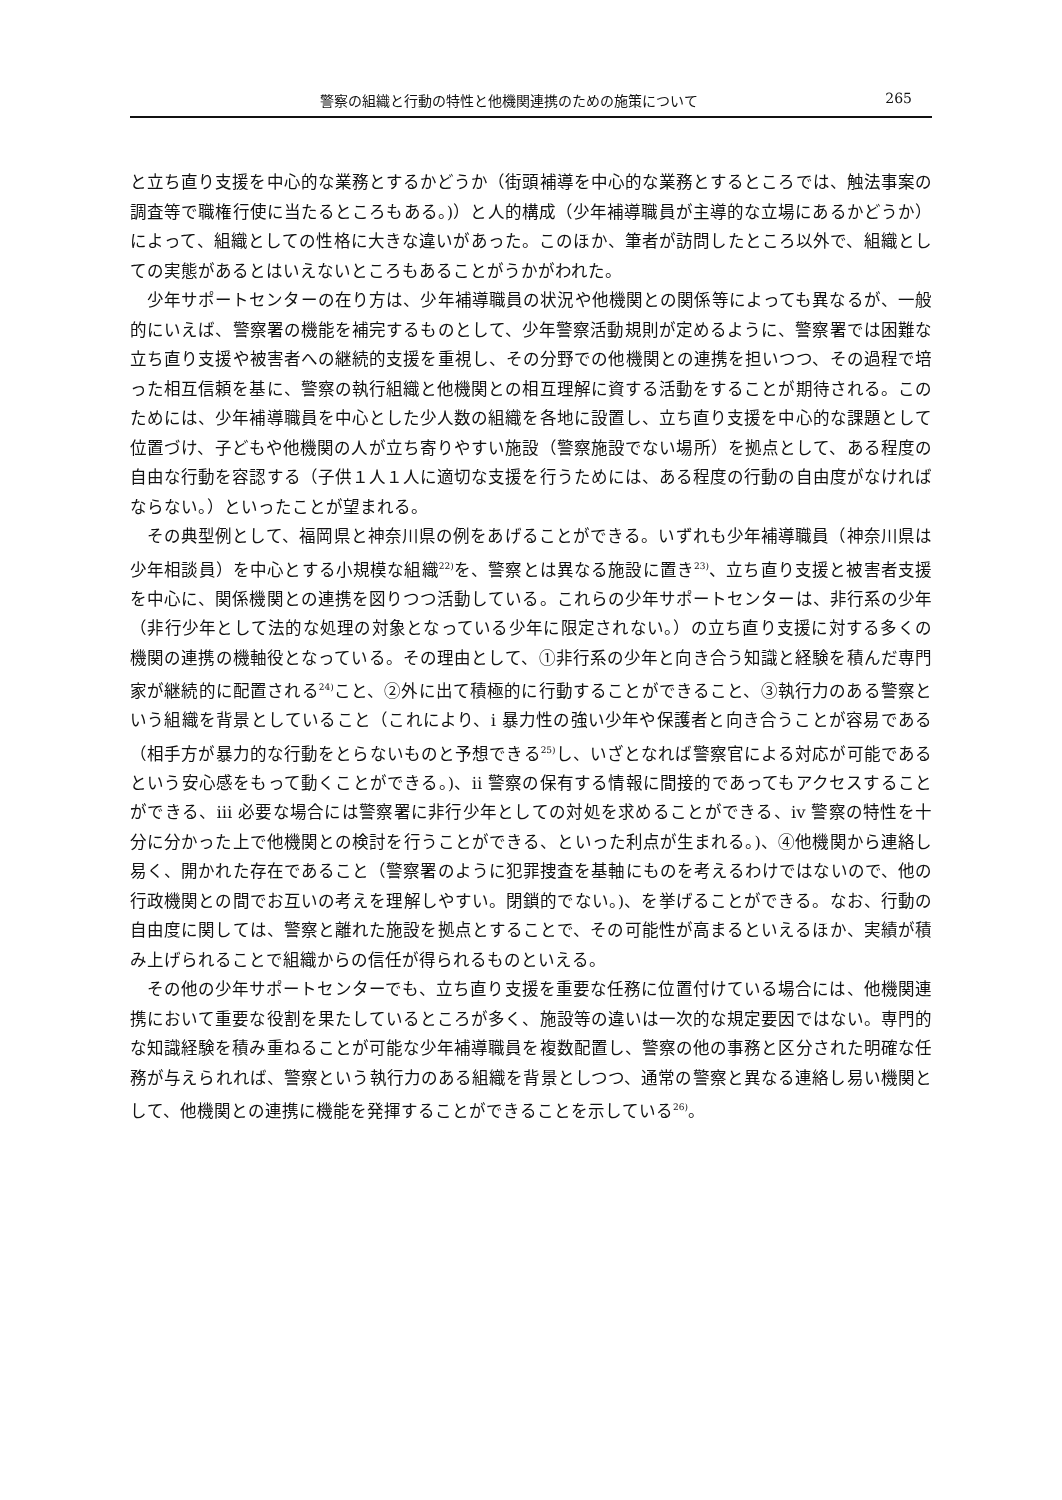警察の組織と行動の特性と他機関連携のための施策について 265
と立ち直り支援を中心的な業務とするかどうか（街頭補導を中心的な業務とするところでは、触法事案の調査等で職権行使に当たるところもある。)）と人的構成（少年補導職員が主導的な立場にあるかどうか）によって、組織としての性格に大きな違いがあった。このほか、筆者が訪問したところ以外で、組織としての実態があるとはいえないところもあることがうかがわれた。
少年サポートセンターの在り方は、少年補導職員の状況や他機関との関係等によっても異なるが、一般的にいえば、警察署の機能を補完するものとして、少年警察活動規則が定めるように、警察署では困難な立ち直り支援や被害者への継続的支援を重視し、その分野での他機関との連携を担いつつ、その過程で培った相互信頼を基に、警察の執行組織と他機関との相互理解に資する活動をすることが期待される。このためには、少年補導職員を中心とした少人数の組織を各地に設置し、立ち直り支援を中心的な課題として位置づけ、子どもや他機関の人が立ち寄りやすい施設（警察施設でない場所）を拠点として、ある程度の自由な行動を容認する（子供１人１人に適切な支援を行うためには、ある程度の行動の自由度がなければならない。）といったことが望まれる。
その典型例として、福岡県と神奈川県の例をあげることができる。いずれも少年補導職員（神奈川県は少年相談員）を中心とする小規模な組織<sup>22)</sup>を、警察とは異なる施設に置き<sup>23)</sup>、立ち直り支援と被害者支援を中心に、関係機関との連携を図りつつ活動している。これらの少年サポートセンターは、非行系の少年（非行少年として法的な処理の対象となっている少年に限定されない。）の立ち直り支援に対する多くの機関の連携の機軸役となっている。その理由として、①非行系の少年と向き合う知識と経験を積んだ専門家が継続的に配置される<sup>24)</sup>こと、②外に出て積極的に行動することができること、③執行力のある警察という組織を背景としていること（これにより、ⅰ 暴力性の強い少年や保護者と向き合うことが容易である（相手方が暴力的な行動をとらないものと予想できる<sup>25)</sup>し、いざとなれば警察官による対応が可能であるという安心感をもって動くことができる。)、ⅱ 警察の保有する情報に間接的であってもアクセスすることができる、ⅲ 必要な場合には警察署に非行少年としての対処を求めることができる、ⅳ 警察の特性を十分に分かった上で他機関との検討を行うことができる、といった利点が生まれる。)、④他機関から連絡し易く、開かれた存在であること（警察署のように犯罪捜査を基軸にものを考えるわけではないので、他の行政機関との間でお互いの考えを理解しやすい。閉鎖的でない。)、を挙げることができる。なお、行動の自由度に関しては、警察と離れた施設を拠点とすることで、その可能性が高まるといえるほか、実績が積み上げられることで組織からの信任が得られるものといえる。
その他の少年サポートセンターでも、立ち直り支援を重要な任務に位置付けている場合には、他機関連携において重要な役割を果たしているところが多く、施設等の違いは一次的な規定要因ではない。専門的な知識経験を積み重ねることが可能な少年補導職員を複数配置し、警察の他の事務と区分された明確な任務が与えられれば、警察という執行力のある組織を背景としつつ、通常の警察と異なる連絡し易い機関として、他機関との連携に機能を発揮することができることを示している<sup>26)</sup>。